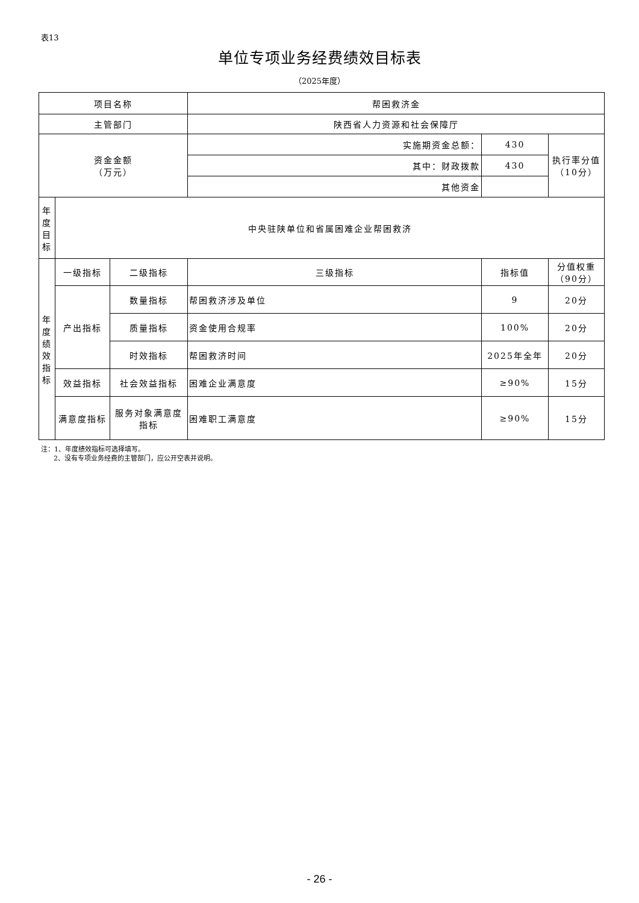表13
单位专项业务经费绩效目标表
（2025年度）
| 项目名称 | | | 帮困救济金 | | | |
| 主管部门 | | | 陕西省人力资源和社会保障厅 | | | |
| 资金金额 （万元） | | | 实施期资金总额： | 430 | | 执行率分值 （10分） |
| | | | 其中：财政拨款 | 430 | | |
| | | | 其他资金 | | | |
| 年 度 目 标 | 中央驻陕单位和省属困难企业帮困救济 | | | | | |
| 年 度 绩 效 指 标 | 一级指标 | 二级指标 | 三级指标 | | 指标值 | 分值权重 （90分） |
| | 产出指标 | 数量指标 | 帮困救济涉及单位 | | 9 | 20分 |
| | | 质量指标 | 资金使用合规率 | | 100% | 20分 |
| | | 时效指标 | 帮困救济时间 | | 2025年全年 | 20分 |
| | 效益指标 | 社会效益指标 | 困难企业满意度 | | ≥90% | 15分 |
| | 满意度指标 | 服务对象满意度 指标 | 困难职工满意度 | | ≥90% | 15分 |
注：1、年度绩效指标可选择填写。
2、没有专项业务经费的主管部门，应公开空表并说明。
- 26 -